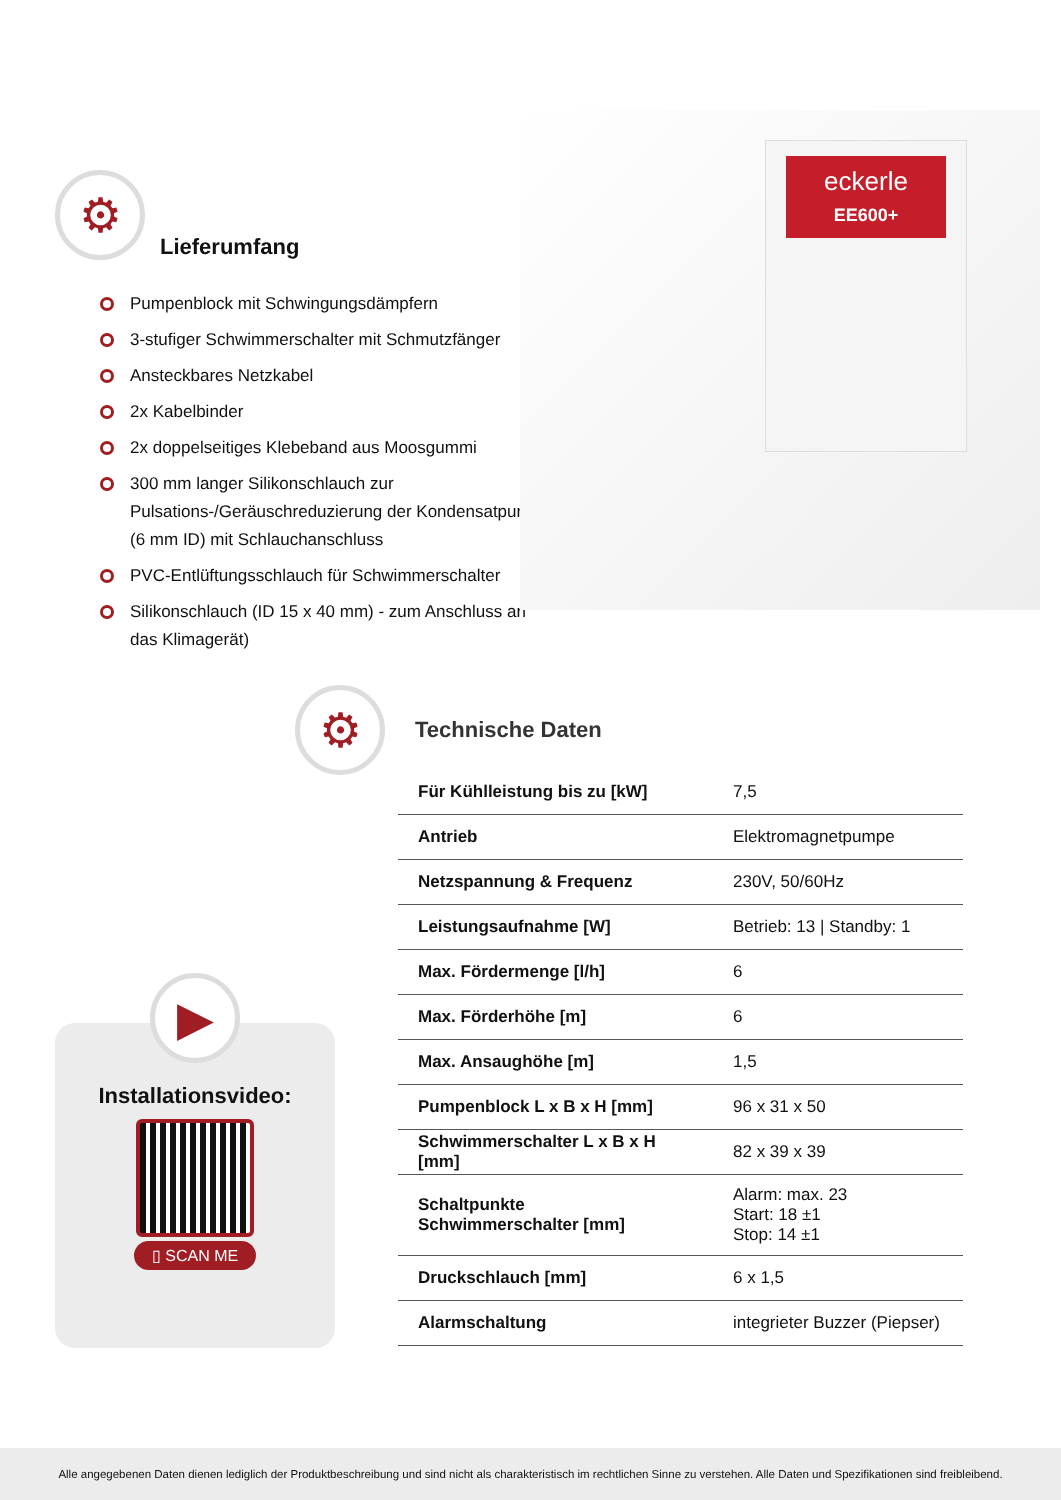⚙
Lieferumfang
Pumpenblock mit Schwingungsdämpfern
3-stufiger Schwimmerschalter mit Schmutzfänger
Ansteckbares Netzkabel
2x Kabelbinder
2x doppelseitiges Klebeband aus Moosgummi
300 mm langer Silikonschlauch zur Pulsations-/Geräuschreduzierung der Kondensatpumpe (6 mm ID) mit Schlauchanschluss
PVC-Entlüftungsschlauch für Schwimmerschalter
Silikonschlauch (ID 15 x 40 mm) - zum Anschluss an das Klimagerät)
eckerle
EE600+
⚙
Technische Daten
| Für Kühlleistung bis zu [kW] | 7,5 |
| Antrieb | Elektromagnetpumpe |
| Netzspannung & Frequenz | 230V, 50/60Hz |
| Leistungsaufnahme [W] | Betrieb: 13 / Standby: 1 |
| Max. Fördermenge [l/h] | 6 |
| Max. Förderhöhe [m] | 6 |
| Max. Ansaughöhe [m] | 1,5 |
| Pumpenblock L x B x H [mm] | 96 x 31 x 50 |
| Schwimmerschalter L x B x H [mm] | 82 x 39 x 39 |
| Schaltpunkte Schwimmerschalter [mm] | Alarm: max. 23 Start: 18 ±1 Stop: 14 ±1 |
| Druckschlauch [mm] | 6 x 1,5 |
| Alarmschaltung | integrieter Buzzer (Piepser) |
▶
Installationsvideo:
▯ SCAN ME
Alle angegebenen Daten dienen lediglich der Produktbeschreibung und sind nicht als charakteristisch im rechtlichen Sinne zu verstehen. Alle Daten und Spezifikationen sind freibleibend.